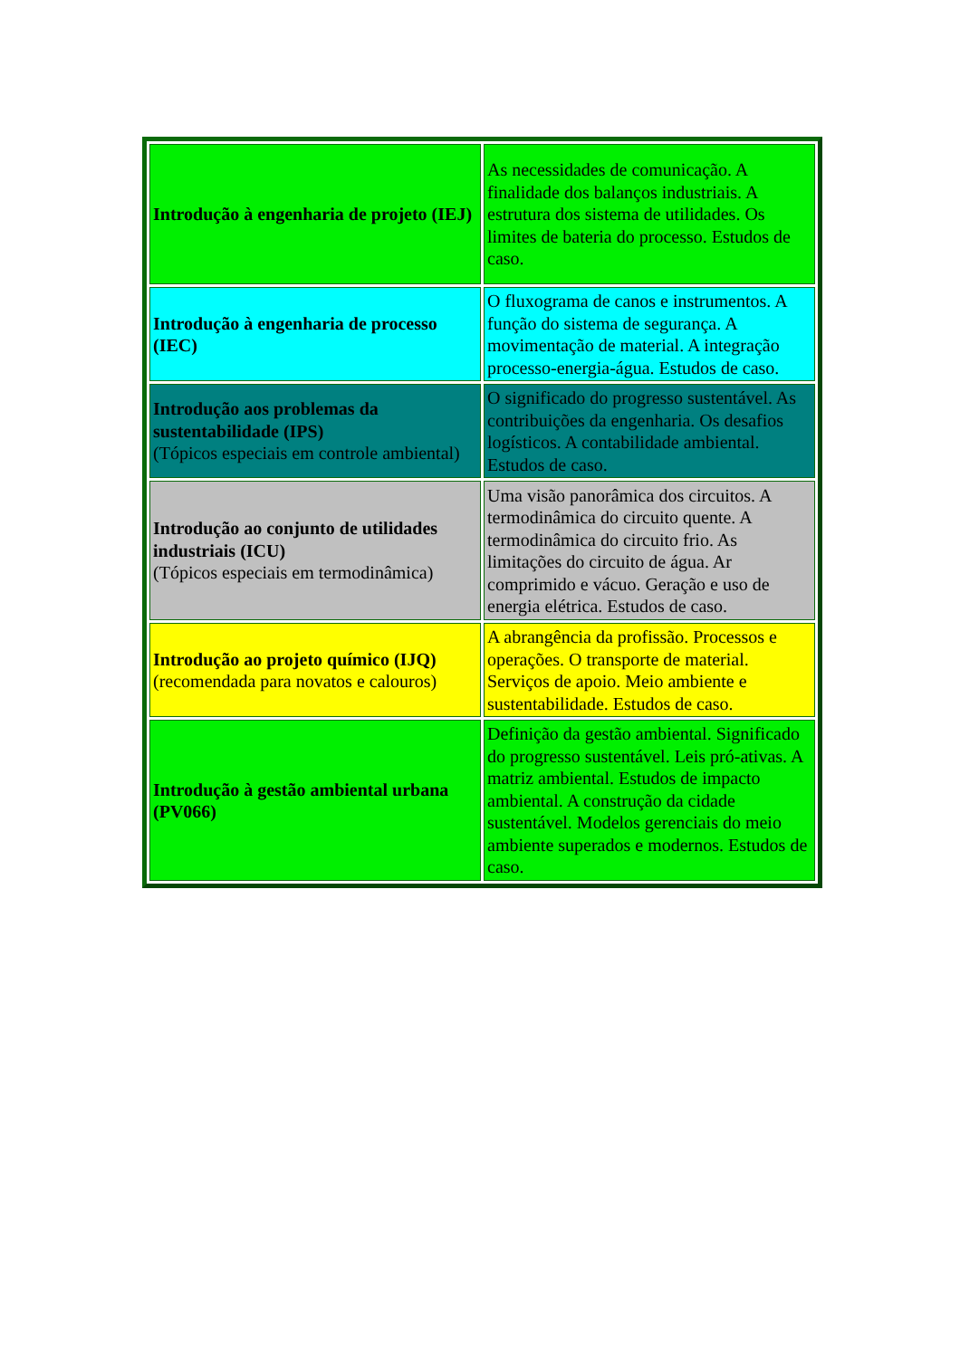| Introdução à engenharia de projeto (IEJ) | As necessidades de comunicação. A finalidade dos balanços industriais. A estrutura dos sistema de utilidades. Os limites de bateria do processo. Estudos de caso. |
| Introdução à engenharia de processo (IEC) | O fluxograma de canos e instrumentos. A função do sistema de segurança. A movimentação de material. A integração processo-energia-água. Estudos de caso. |
| Introdução aos problemas da sustentabilidade (IPS) (Tópicos especiais em controle ambiental) | O significado do progresso sustentável. As contribuições da engenharia. Os desafios logísticos. A contabilidade ambiental. Estudos de caso. |
| Introdução ao conjunto de utilidades industriais (ICU) (Tópicos especiais em termodinâmica) | Uma visão panorâmica dos circuitos. A termodinâmica do circuito quente. A termodinâmica do circuito frio. As limitações do circuito de água. Ar comprimido e vácuo. Geração e uso de energia elétrica. Estudos de caso. |
| Introdução ao projeto químico (IJQ) (recomendada para novatos e calouros) | A abrangência da profissão. Processos e operações. O transporte de material. Serviços de apoio. Meio ambiente e sustentabilidade. Estudos de caso. |
| Introdução à gestão ambiental urbana (PV066) | Definição da gestão ambiental. Significado do progresso sustentável. Leis pró-ativas. A matriz ambiental. Estudos de impacto ambiental. A construção da cidade sustentável. Modelos gerenciais do meio ambiente superados e modernos. Estudos de caso. |